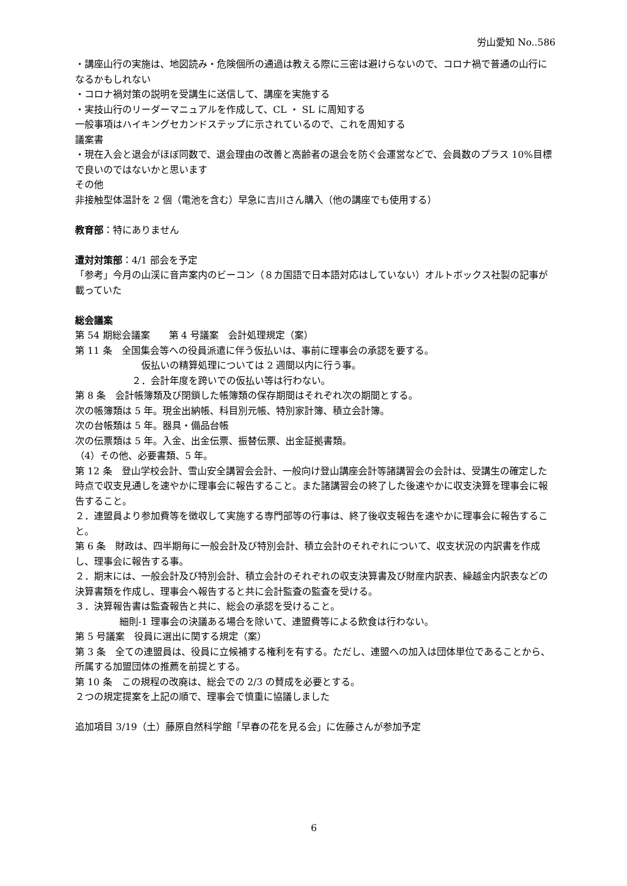労山愛知 No..586
・講座山行の実施は、地図読み・危険個所の通過は教える際に三密は避けらないので、コロナ禍で普通の山行になるかもしれない
・コロナ禍対策の説明を受講生に送信して、講座を実施する
・実技山行のリーダーマニュアルを作成して、CL ・ SL に周知する
一般事項はハイキングセカンドステップに示されているので、これを周知する
議案書
・現在入会と退会がほぼ同数で、退会理由の改善と高齢者の退会を防ぐ会運営などで、会員数のプラス 10%目標で良いのではないかと思います
その他
非接触型体温計を 2 個（電池を含む）早急に吉川さん購入（他の講座でも使用する）
教育部：特にありません
遭対対策部：4/1 部会を予定
「参考」今月の山渓に音声案内のビーコン（８カ国語で日本語対応はしていない）オルトボックス社製の記事が載っていた
総会議案
第 54 期総会議案　　第 4 号議案　会計処理規定（案）
第 11 条　全国集会等への役員派遣に伴う仮払いは、事前に理事会の承認を要する。
仮払いの精算処理については 2 週間以内に行う事。
２．会計年度を跨いでの仮払い等は行わない。
第 8 条　会計帳簿類及び閉鎖した帳簿類の保存期間はそれぞれ次の期間とする。
次の帳簿類は 5 年。現金出納帳、科目別元帳、特別家計簿、積立会計簿。
次の台帳類は 5 年。器具・備品台帳
次の伝票類は 5 年。入金、出金伝票、振替伝票、出金証拠書類。
（4）その他、必要書類、5 年。
第 12 条　登山学校会計、雪山安全講習会会計、一般向け登山講座会計等諸講習会の会計は、受講生の確定した時点で収支見通しを速やかに理事会に報告すること。また諸講習会の終了した後速やかに収支決算を理事会に報告すること。
２．連盟員より参加費等を徴収して実施する専門部等の行事は、終了後収支報告を速やかに理事会に報告すること。
第 6 条　財政は、四半期毎に一般会計及び特別会計、積立会計のそれぞれについて、収支状況の内訳書を作成し、理事会に報告する事。
２．期末には、一般会計及び特別会計、積立会計のそれぞれの収支決算書及び財産内訳表、繰越金内訳表などの決算書類を作成し、理事会へ報告すると共に会計監査の監査を受ける。
３．決算報告書は監査報告と共に、総会の承認を受けること。
細則-1 理事会の決議ある場合を除いて、連盟費等による飲食は行わない。
第 5 号議案　役員に選出に関する規定（案）
第 3 条　全ての連盟員は、役員に立候補する権利を有する。ただし、連盟への加入は団体単位であることから、所属する加盟団体の推薦を前提とする。
第 10 条　この規程の改廃は、総会での 2/3 の賛成を必要とする。
２つの規定提案を上記の順で、理事会で慎重に協議しました
追加項目 3/19（土）藤原自然科学館「早春の花を見る会」に佐藤さんが参加予定
6